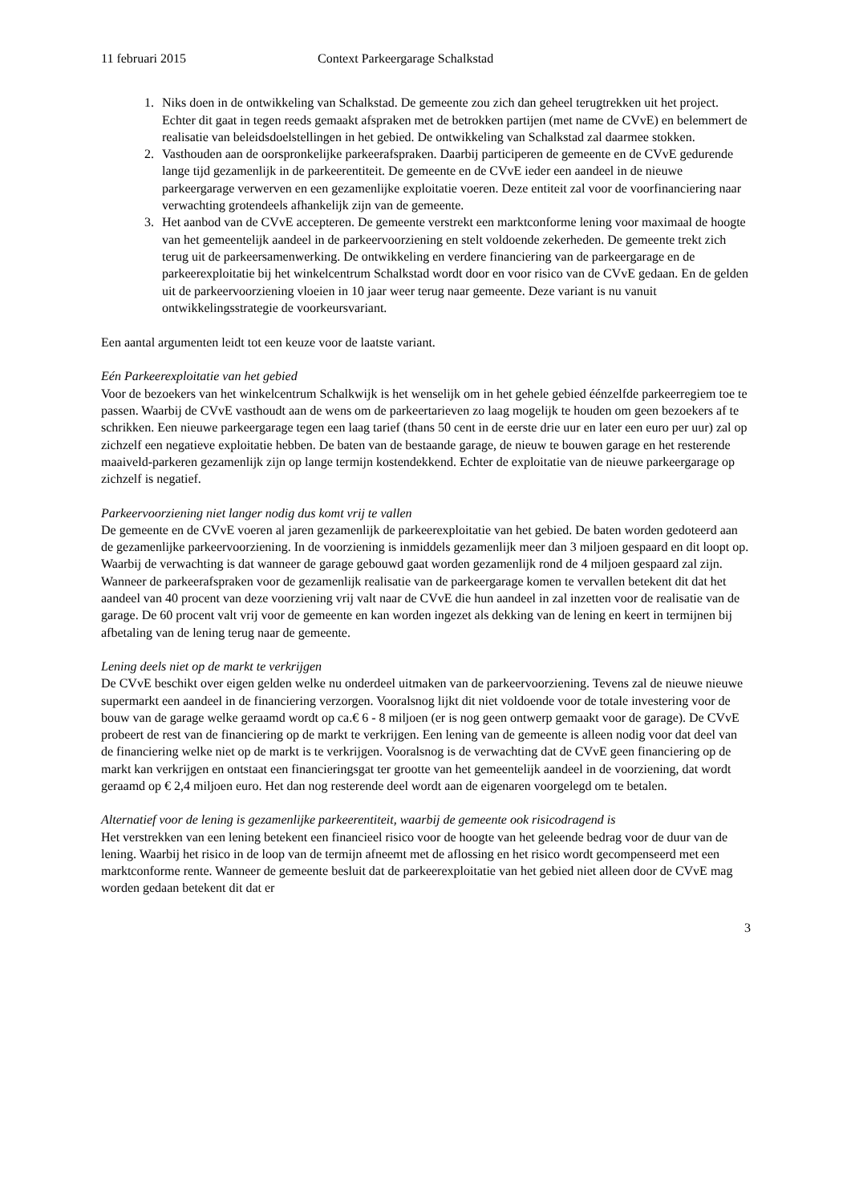11 februari 2015 Context Parkeergarage Schalkstad
1. Niks doen in de ontwikkeling van Schalkstad. De gemeente zou zich dan geheel terugtrekken uit het project. Echter dit gaat in tegen reeds gemaakt afspraken met de betrokken partijen (met name de CVvE) en belemmert de realisatie van beleidsdoelstellingen in het gebied. De ontwikkeling van Schalkstad zal daarmee stokken.
2. Vasthouden aan de oorspronkelijke parkeerafspraken. Daarbij participeren de gemeente en de CVvE gedurende lange tijd gezamenlijk in de parkeerentiteit. De gemeente en de CVvE ieder een aandeel in de nieuwe parkeergarage verwerven en een gezamenlijke exploitatie voeren. Deze entiteit zal voor de voorfinanciering naar verwachting grotendeels afhankelijk zijn van de gemeente.
3. Het aanbod van de CVvE accepteren. De gemeente verstrekt een marktconforme lening voor maximaal de hoogte van het gemeentelijk aandeel in de parkeervoorziening en stelt voldoende zekerheden. De gemeente trekt zich terug uit de parkeersamenwerking. De ontwikkeling en verdere financiering van de parkeergarage en de parkeerexploitatie bij het winkelcentrum Schalkstad wordt door en voor risico van de CVvE gedaan. En de gelden uit de parkeervoorziening vloeien in 10 jaar weer terug naar gemeente. Deze variant is nu vanuit ontwikkelingsstrategie de voorkeursvariant.
Een aantal argumenten leidt tot een keuze voor de laatste variant.
Eén Parkeerexploitatie van het gebied
Voor de bezoekers van het winkelcentrum Schalkwijk is het wenselijk om in het gehele gebied éénzelfde parkeerregiem toe te passen. Waarbij de CVvE vasthoudt aan de wens om de parkeertarieven zo laag mogelijk te houden om geen bezoekers af te schrikken. Een nieuwe parkeergarage tegen een laag tarief (thans 50 cent in de eerste drie uur en later een euro per uur) zal op zichzelf een negatieve exploitatie hebben. De baten van de bestaande garage, de nieuw te bouwen garage en het resterende maaiveld-parkeren gezamenlijk zijn op lange termijn kostendekkend. Echter de exploitatie van de nieuwe parkeergarage op zichzelf is negatief.
Parkeervoorziening niet langer nodig dus komt vrij te vallen
De gemeente en de CVvE voeren al jaren gezamenlijk de parkeerexploitatie van het gebied. De baten worden gedoteerd aan de gezamenlijke parkeervoorziening. In de voorziening is inmiddels gezamenlijk meer dan 3 miljoen gespaard en dit loopt op. Waarbij de verwachting is dat wanneer de garage gebouwd gaat worden gezamenlijk rond de 4 miljoen gespaard zal zijn. Wanneer de parkeerafspraken voor de gezamenlijk realisatie van de parkeergarage komen te vervallen betekent dit dat het aandeel van 40 procent van deze voorziening vrij valt naar de CVvE die hun aandeel in zal inzetten voor de realisatie van de garage. De 60 procent valt vrij voor de gemeente en kan worden ingezet als dekking van de lening en keert in termijnen bij afbetaling van de lening terug naar de gemeente.
Lening deels niet op de markt te verkrijgen
De CVvE beschikt over eigen gelden welke nu onderdeel uitmaken van de parkeervoorziening. Tevens zal de nieuwe nieuwe supermarkt een aandeel in de financiering verzorgen. Vooralsnog lijkt dit niet voldoende voor de totale investering voor de bouw van de garage welke geraamd wordt op ca.€ 6 - 8 miljoen (er is nog geen ontwerp gemaakt voor de garage). De CVvE probeert de rest van de financiering op de markt te verkrijgen. Een lening van de gemeente is alleen nodig voor dat deel van de financiering welke niet op de markt is te verkrijgen. Vooralsnog is de verwachting dat de CVvE geen financiering op de markt kan verkrijgen en ontstaat een financieringsgat ter grootte van het gemeentelijk aandeel in de voorziening, dat wordt geraamd op € 2,4 miljoen euro. Het dan nog resterende deel wordt aan de eigenaren voorgelegd om te betalen.
Alternatief voor de lening is gezamenlijke parkeerentiteit, waarbij de gemeente ook risicodragend is
Het verstrekken van een lening betekent een financieel risico voor de hoogte van het geleende bedrag voor de duur van de lening. Waarbij het risico in de loop van de termijn afneemt met de aflossing en het risico wordt gecompenseerd met een marktconforme rente. Wanneer de gemeente besluit dat de parkeerexploitatie van het gebied niet alleen door de CVvE mag worden gedaan betekent dit dat er
3